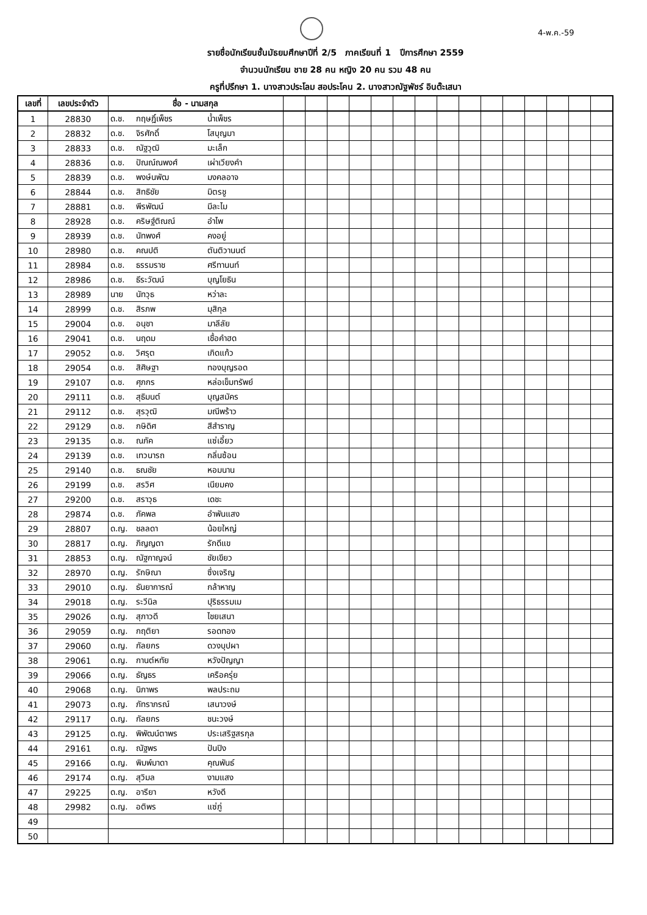4-พ.ค.-59
รายชื่อนักเรียนชั้นมัธยมศึกษาปีที่ 2/5 ภาคเรียนที่ 1 ปีการศึกษา 2559
จำนวนนักเรียน ชาย 28 คน หญิง 20 คน รวม 48 คน
ครูที่ปรึกษา 1. นางสาวประโลม สอประโคน 2. นางสาวณัฐพัชร์ อินต๊ะเสนา
| เลขที่ | เลขประจำตัว | ชื่อ - นามสกุล | | | | | | | | | | | | | | | |
| --- | --- | --- | --- | --- | --- | --- | --- | --- | --- | --- | --- | --- | --- | --- | --- | --- | --- |
| 1 | 28830 | ด.ช. กฤษฎิ์เพ็ชร น้ำเพ็ชร | | | | | | | | | | | | | | | |
| 2 | 28832 | ด.ช. จิรศักดิ์ โสบุญมา | | | | | | | | | | | | | | | |
| 3 | 28833 | ด.ช. ณัฐวุฒิ มะเล็ก | | | | | | | | | | | | | | | |
| 4 | 28836 | ด.ช. ปัณณ์ณพงศ์ เผ่าเวียงคำ | | | | | | | | | | | | | | | |
| 5 | 28839 | ด.ช. พงษ์นพัฒ มงคลอาจ | | | | | | | | | | | | | | | |
| 6 | 28844 | ด.ช. สิทธิชัย มิตรชู | | | | | | | | | | | | | | | |
| 7 | 28881 | ด.ช. พีรพัฒน์ มีละไม | | | | | | | | | | | | | | | |
| 8 | 28928 | ด.ช. คริษฐ์ติณณ์ อำไพ | | | | | | | | | | | | | | | |
| 9 | 28939 | ด.ช. นัทพงศ์ คงอยู่ | | | | | | | | | | | | | | | |
| 10 | 28980 | ด.ช. คณปติ ตันติวานนต์ | | | | | | | | | | | | | | | |
| 11 | 28984 | ด.ช. ธรรมราช ศรีทานนท์ | | | | | | | | | | | | | | | |
| 12 | 28986 | ด.ช. ธีระวัฒน์ บุญโยธิน | | | | | | | | | | | | | | | |
| 13 | 28989 | นาย นัทวุธ หว่าละ | | | | | | | | | | | | | | | |
| 14 | 28999 | ด.ช. สิรภพ มุสิกุล | | | | | | | | | | | | | | | |
| 15 | 29004 | ด.ช. อนุชา มาลีลัย | | | | | | | | | | | | | | | |
| 16 | 29041 | ด.ช. นฤดม เชื้อคำฮด | | | | | | | | | | | | | | | |
| 17 | 29052 | ด.ช. วิศรุต เกิดแก้ว | | | | | | | | | | | | | | | |
| 18 | 29054 | ด.ช. สิศิษฐา ทองบุญรอด | | | | | | | | | | | | | | | |
| 19 | 29107 | ด.ช. ศุภกร หล่อเข็มทรัพย์ | | | | | | | | | | | | | | | |
| 20 | 29111 | ด.ช. สุธิมนต์ บุญสมัคร | | | | | | | | | | | | | | | |
| 21 | 29112 | ด.ช. สุรวุฒิ มณีพร้าว | | | | | | | | | | | | | | | |
| 22 | 29129 | ด.ช. กษิดิศ สีสำราญ | | | | | | | | | | | | | | | |
| 23 | 29135 | ด.ช. ณภัค แซ่เอี้ยว | | | | | | | | | | | | | | | |
| 24 | 29139 | ด.ช. เทวนารถ กลิ่นซ้อน | | | | | | | | | | | | | | | |
| 25 | 29140 | ด.ช. ธณชัย หอมนาน | | | | | | | | | | | | | | | |
| 26 | 29199 | ด.ช. สรวิศ เนียมคง | | | | | | | | | | | | | | | |
| 27 | 29200 | ด.ช. สราวุธ เดชะ | | | | | | | | | | | | | | | |
| 28 | 29874 | ด.ช. ภัคพล อำพันแสง | | | | | | | | | | | | | | | |
| 29 | 28807 | ด.ญ. ชลลดา น้อยใหญ่ | | | | | | | | | | | | | | | |
| 30 | 28817 | ด.ญ. ภิญญดา รักดีแข | | | | | | | | | | | | | | | |
| 31 | 28853 | ด.ญ. ณัฐกาญจน์ ชัยเขียว | | | | | | | | | | | | | | | |
| 32 | 28970 | ด.ญ. รักษิณา ซึ่งเจริญ | | | | | | | | | | | | | | | |
| 33 | 29010 | ด.ญ. ธันยาการณ์ กล้าหาญ | | | | | | | | | | | | | | | |
| 34 | 29018 | ด.ญ. ระวีนิล ปุริธรรมเม | | | | | | | | | | | | | | | |
| 35 | 29026 | ด.ญ. สุภาวดี ไชยเสนา | | | | | | | | | | | | | | | |
| 36 | 29059 | ด.ญ. กฤติยา รอดทอง | | | | | | | | | | | | | | | |
| 37 | 29060 | ด.ญ. กัลยกร ดวงบุปผา | | | | | | | | | | | | | | | |
| 38 | 29061 | ด.ญ. กานต์หทัย หวังปัญญา | | | | | | | | | | | | | | | |
| 39 | 29066 | ด.ญ. ธัญธร เครือครุ่ย | | | | | | | | | | | | | | | |
| 40 | 29068 | ด.ญ. นิภาพร พลประถม | | | | | | | | | | | | | | | |
| 41 | 29073 | ด.ญ. ภัทราภรณ์ เสนาวงษ์ | | | | | | | | | | | | | | | |
| 42 | 29117 | ด.ญ. กัลยกร ชนะวงษ์ | | | | | | | | | | | | | | | |
| 43 | 29125 | ด.ญ. พิพัฒน์ตาพร ประเสริฐสรกุล | | | | | | | | | | | | | | | |
| 44 | 29161 | ด.ญ. ณัฐพร ปันปิง | | | | | | | | | | | | | | | |
| 45 | 29166 | ด.ญ. พิมพ์มาดา คุณพันธ์ | | | | | | | | | | | | | | | |
| 46 | 29174 | ด.ญ. สุวิมล งามแสง | | | | | | | | | | | | | | | |
| 47 | 29225 | ด.ญ. อารียา หวังดี | | | | | | | | | | | | | | | |
| 48 | 29982 | ด.ญ. อติพร แซ่ภู่ | | | | | | | | | | | | | | | |
| 49 | | | | | | | | | | | | | | | | | |
| 50 | | | | | | | | | | | | | | | | | |